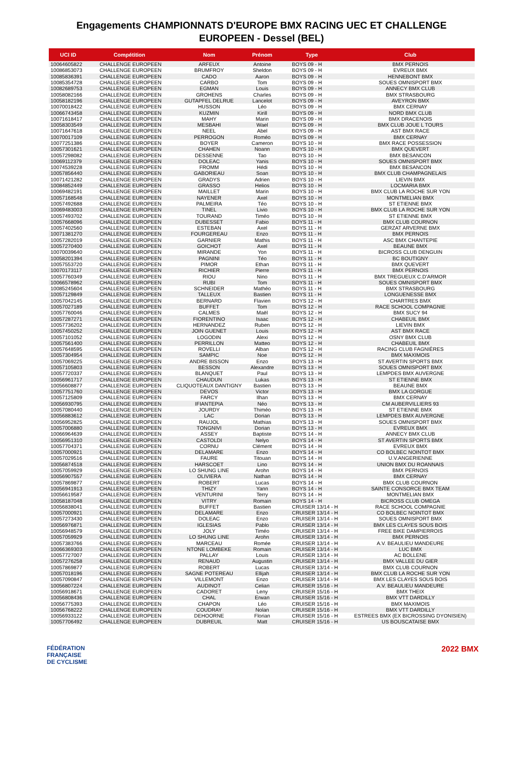Engagements CHAMPIONNATS D'EUROPE BMX RACING UEC ET CHALLENGE EUROPEEN - Dessel (BEL)
| UCI ID | Compétition | Nom | Prénom | Type | Club |
| --- | --- | --- | --- | --- | --- |
| 10064605822 | CHALLENGE EUROPEEN | ARFEUX | Antoine | BOYS 09 - H | BMX PERNOIS |
| 10086853073 | CHALLENGE EUROPEEN | BRUMFROY | Sheldon | BOYS 09 - H | EVREUX BMX |
| 10085836391 | CHALLENGE EUROPEEN | CADO | Aaron | BOYS 09 - H | HENNEBONT BMX |
| 10085354728 | CHALLENGE EUROPEEN | CARBO | Tom | BOYS 09 - H | SOUES OMNISPORT BMX |
| 10082689753 | CHALLENGE EUROPEEN | EGMAN | Louis | BOYS 09 - H | ANNECY BMX CLUB |
| 10058082166 | CHALLENGE EUROPEEN | GROHENS | Charles | BOYS 09 - H | BMX STRASBOURG |
| 10058182196 | CHALLENGE EUROPEEN | GUTAPFEL DELRUE | Lancelot | BOYS 09 - H | AVEYRON BMX |
| 10070018422 | CHALLENGE EUROPEEN | HUSSON | Léo | BOYS 09 - H | BMX CERNAY |
| 10066743458 | CHALLENGE EUROPEEN | KUZMIN | Kirill | BOYS 09 - H | NORD BMX CLUB |
| 10071618417 | CHALLENGE EUROPEEN | MAHY | Marin | BOYS 09 - H | BMX DRACENOIS |
| 10058303549 | CHALLENGE EUROPEEN | MESBAHI | Wael | BOYS 09 - H | BMX CLUB JOUE L TOURS |
| 10071647618 | CHALLENGE EUROPEEN | NEEL | Abel | BOYS 09 - H | AST BMX RACE |
| 10070017109 | CHALLENGE EUROPEEN | PERROGON | Roméo | BOYS 09 - H | BMX CERNAY |
| 10077251386 | CHALLENGE EUROPEEN | BOYER | Cameron | BOYS 10 - H | BMX RACE POSSESSION |
| 10057301621 | CHALLENGE EUROPEEN | CHAHEN | Noann | BOYS 10 - H | BMX QUEVERT |
| 10057298082 | CHALLENGE EUROPEEN | DESSENNE | Tao | BOYS 10 - H | BMX BESANCON |
| 10069112379 | CHALLENGE EUROPEEN | DOLEAC | Yanis | BOYS 10 - H | SOUES OMNISPORT BMX |
| 10074539228 | CHALLENGE EUROPEEN | FROMM | Hédi | BOYS 10 - H | BMX BESANCON |
| 10057856440 | CHALLENGE EUROPEEN | GABORIEAU | Soan | BOYS 10 - H | BMX CLUB CHAMPAGNELAIS |
| 10071421282 | CHALLENGE EUROPEEN | GRADYS | Adrien | BOYS 10 - H | LIEVIN BMX |
| 10084852449 | CHALLENGE EUROPEEN | GRASSO | Helios | BOYS 10 - H | LOCMARIA BMX |
| 10069482191 | CHALLENGE EUROPEEN | MAILLET | Marin | BOYS 10 - H | BMX CLUB LA ROCHE SUR YON |
| 10057168548 | CHALLENGE EUROPEEN | NAYENER | Axel | BOYS 10 - H | MONTMELIAN BMX |
| 10057492688 | CHALLENGE EUROPEEN | PALMEIRA | Téo | BOYS 10 - H | ST ETIENNE BMX |
| 10069483003 | CHALLENGE EUROPEEN | TINEL | Livio | BOYS 10 - H | BMX CLUB LA ROCHE SUR YON |
| 10057493702 | CHALLENGE EUROPEEN | TOURAND | Timéo | BOYS 10 - H | ST ETIENNE BMX |
| 10057668096 | CHALLENGE EUROPEEN | DUBESSET | Fabio | BOYS 11 - H | BMX CLUB COURNON |
| 10057402560 | CHALLENGE EUROPEEN | ESTEBAN | Axel | BOYS 11 - H | GERZAT ARVERNE BMX |
| 10071381270 | CHALLENGE EUROPEEN | FOURGEREAU | Enzo | BOYS 11 - H | BMX PERNOIS |
| 10057282019 | CHALLENGE EUROPEEN | GARNIER | Mathis | BOYS 11 - H | ASC BMX CHANTEPIE |
| 10057270400 | CHALLENGE EUROPEEN | GOICHOT | Axel | BOYS 11 - H | BEAUNE BMX |
| 10070039640 | CHALLENGE EUROPEEN | MIRANDE | Yon | BOYS 11 - H | BICROSS CLUB DENGUIN |
| 10058201394 | CHALLENGE EUROPEEN | PAGNINI | Téo | BOYS 11 - H | BC BOUTIGNY |
| 10057553720 | CHALLENGE EUROPEEN | PIMOR | Ethan | BOYS 11 - H | BMX QUEVERT |
| 10070173117 | CHALLENGE EUROPEEN | RICHIER | Pierre | BOYS 11 - H | BMX PERNOIS |
| 10057760349 | CHALLENGE EUROPEEN | RIOU | Nino | BOYS 11 - H | BMX TREGUEUX C.D'ARMOR |
| 10066578962 | CHALLENGE EUROPEEN | RUBI | Tom | BOYS 11 - H | SOUES OMNISPORT BMX |
| 10085245604 | CHALLENGE EUROPEEN | SCHNEIDER | Mathéo | BOYS 11 - H | BMX STRASBOURG |
| 10057129849 | CHALLENGE EUROPEEN | TALLEUX | Bastien | BOYS 11 - H | LONGUENESSE BMX |
| 10057042145 | CHALLENGE EUROPEEN | BERNARD | Flavien | BOYS 12 - H | CHARTRES BMX |
| 10057027189 | CHALLENGE EUROPEEN | BUFFET | Tom | BOYS 12 - H | RACE SCHOOL COMPAGNIE |
| 10057760046 | CHALLENGE EUROPEEN | CALMES | Maël | BOYS 12 - H | BMX SUCY 94 |
| 10057287271 | CHALLENGE EUROPEEN | FIORENTINO | Isaac | BOYS 12 - H | CHABEUIL BMX |
| 10057736202 | CHALLENGE EUROPEEN | HERNANDEZ | Ruben | BOYS 12 - H | LIEVIN BMX |
| 10057450252 | CHALLENGE EUROPEEN | JOIN GUENET | Louis | BOYS 12 - H | AST BMX RACE |
| 10057101052 | CHALLENGE EUROPEEN | LOGODIN | Alexi | BOYS 12 - H | OSNY BMX CLUB |
| 10057561400 | CHALLENGE EUROPEEN | PERRILLON | Matteo | BOYS 12 - H | CHABEUIL BMX |
| 10057648595 | CHALLENGE EUROPEEN | ROVELLI | Alban | BOYS 12 - H | RACING CLUB FAGNIÈRES |
| 10057304954 | CHALLENGE EUROPEEN | SAMPIC | Noe | BOYS 12 - H | BMX MAXIMOIS |
| 10057069225 | CHALLENGE EUROPEEN | ANDRE BISSON | Enzo | BOYS 13 - H | ST AVERTIN SPORTS BMX |
| 10057105803 | CHALLENGE EUROPEEN | BESSON | Alexandre | BOYS 13 - H | SOUES OMNISPORT BMX |
| 10057720337 | CHALLENGE EUROPEEN | BLANQUET | Paul | BOYS 13 - H | LEMPDES BMX AUVERGNE |
| 10056961717 | CHALLENGE EUROPEEN | CHAUDUN | Lukas | BOYS 13 - H | ST ETIENNE BMX |
| 10056608877 | CHALLENGE EUROPEEN | CLIQUOTEAUX DANTIGNY | Bastien | BOYS 13 - H | BEAUNE BMX |
| 10057751760 | CHALLENGE EUROPEEN | DEVOS | Victor | BOYS 13 - H | BMX LA GORGUE |
| 10057125809 | CHALLENGE EUROPEEN | FARCY | Ilhan | BOYS 13 - H | BMX CERNAY |
| 10056930795 | CHALLENGE EUROPEEN | IFIANTEPIA | Néo | BOYS 13 - H | CM AUBERVILLIERS 93 |
| 10057080440 | CHALLENGE EUROPEEN | JOURDY | Thiméo | BOYS 13 - H | ST ETIENNE BMX |
| 10056883612 | CHALLENGE EUROPEEN | LAC | Dorian | BOYS 13 - H | LEMPDES BMX AUVERGNE |
| 10056952825 | CHALLENGE EUROPEEN | RAUJOL | Mathias | BOYS 13 - H | SOUES OMNISPORT BMX |
| 10057006880 | CHALLENGE EUROPEEN | TONGNIVI | Dorian | BOYS 13 - H | EVREUX BMX |
| 10066964639 | CHALLENGE EUROPEEN | ASSEY | Baptiste | BOYS 14 - H | ANNECY BMX CLUB |
| 10056951310 | CHALLENGE EUROPEEN | CASTOLDI | Nelyo | BOYS 14 - H | ST AVERTIN SPORTS BMX |
| 10057704371 | CHALLENGE EUROPEEN | CORNU | Clément | BOYS 14 - H | EVREUX BMX |
| 10057000921 | CHALLENGE EUROPEEN | DELAMARE | Enzo | BOYS 14 - H | CO BOLBEC NOINTOT BMX |
| 10057029516 | CHALLENGE EUROPEEN | FAURE | Titouan | BOYS 14 - H | U.V.ANGERIENNE |
| 10056874518 | CHALLENGE EUROPEEN | HARSCOET | Lino | BOYS 14 - H | UNION BMX DU ROANNAIS |
| 10057059929 | CHALLENGE EUROPEEN | LO SHUNG LINE | Arohn | BOYS 14 - H | BMX PERNOIS |
| 10056907557 | CHALLENGE EUROPEEN | OLIVIERA | Nathan | BOYS 14 - H | BMX CERNAY |
| 10057869877 | CHALLENGE EUROPEEN | ROBERT | Lucas | BOYS 14 - H | BMX CLUB COURNON |
| 10056941913 | CHALLENGE EUROPEEN | THIZY | Yann | BOYS 14 - H | SAINTE CONSORCE BMX TEAM |
| 10056619587 | CHALLENGE EUROPEEN | VENTURINI | Terry | BOYS 14 - H | MONTMELIAN BMX |
| 10058187048 | CHALLENGE EUROPEEN | VITRY | Romain | BOYS 14 - H | BICROSS CLUB OMEGA |
| 10056838041 | CHALLENGE EUROPEEN | BUFFET | Bastien | CRUISER 13/14 - H | RACE SCHOOL COMPAGNIE |
| 10057000921 | CHALLENGE EUROPEEN | DELAMARE | Enzo | CRUISER 13/14 - H | CO BOLBEC NOINTOT BMX |
| 10057273430 | CHALLENGE EUROPEEN | DOLEAC | Enzo | CRUISER 13/14 - H | SOUES OMNISPORT BMX |
| 10056976871 | CHALLENGE EUROPEEN | IGLESIAS | Pablo | CRUISER 13/14 - H | BMX LES CLAYES SOUS BOIS |
| 10056948579 | CHALLENGE EUROPEEN | JOLY | Timéo | CRUISER 13/14 - H | FREE BIKE DAMPIERROIS |
| 10057059929 | CHALLENGE EUROPEEN | LO SHUNG LINE | Arohn | CRUISER 13/14 - H | BMX PERNOIS |
| 10057383766 | CHALLENGE EUROPEEN | MARCEAU | Romée | CRUISER 13/14 - H | A.V. BEAULIEU MANDEURE |
| 10066369303 | CHALLENGE EUROPEEN | NTONE LOMBEKE | Romain | CRUISER 13/14 - H | LUC BMX |
| 10057727007 | CHALLENGE EUROPEEN | PALLAY | Louis | CRUISER 13/14 - H | AC BOLLENE |
| 10057276258 | CHALLENGE EUROPEEN | RENAUD | Augustin | CRUISER 13/14 - H | BMX VALLEE DU GIER |
| 10057869877 | CHALLENGE EUROPEEN | ROBERT | Lucas | CRUISER 13/14 - H | BMX CLUB COURNON |
| 10057018196 | CHALLENGE EUROPEEN | SAGNE POTEREAU | Ellijah | CRUISER 13/14 - H | BMX CLUB LA ROCHE SUR YON |
| 10057090847 | CHALLENGE EUROPEEN | VILLEMONT | Enzo | CRUISER 13/14 - H | BMX LES CLAYES SOUS BOIS |
| 10056807224 | CHALLENGE EUROPEEN | AUDINOT | Celian | CRUISER 15/16 - H | A.V. BEAULIEU MANDEURE |
| 10056918671 | CHALLENGE EUROPEEN | CADORET | Leny | CRUISER 15/16 - H | BMX THEIX |
| 10056808436 | CHALLENGE EUROPEEN | CHAL | Erwan | CRUISER 15/16 - H | BMX VTT DARDILLY |
| 10056775393 | CHALLENGE EUROPEEN | CHAPON | Léo | CRUISER 15/16 - H | BMX MAXIMOIS |
| 10056768222 | CHALLENGE EUROPEEN | COUDRAY | Nolan | CRUISER 15/16 - H | BMX VTT DARDILLY |
| 10056933122 | CHALLENGE EUROPEEN | DEHOORNE | Florian | CRUISER 15/16 - H | ESTREES BMX (EX BICROSSING DYONISIEN) |
| 10057706492 | CHALLENGE EUROPEEN | DUBREUIL | Matt | CRUISER 15/16 - H | US BOUSCATAISE BMX |
FÉDÉRATION
FRANÇAISE
DE CYCLISME
2022 BMX